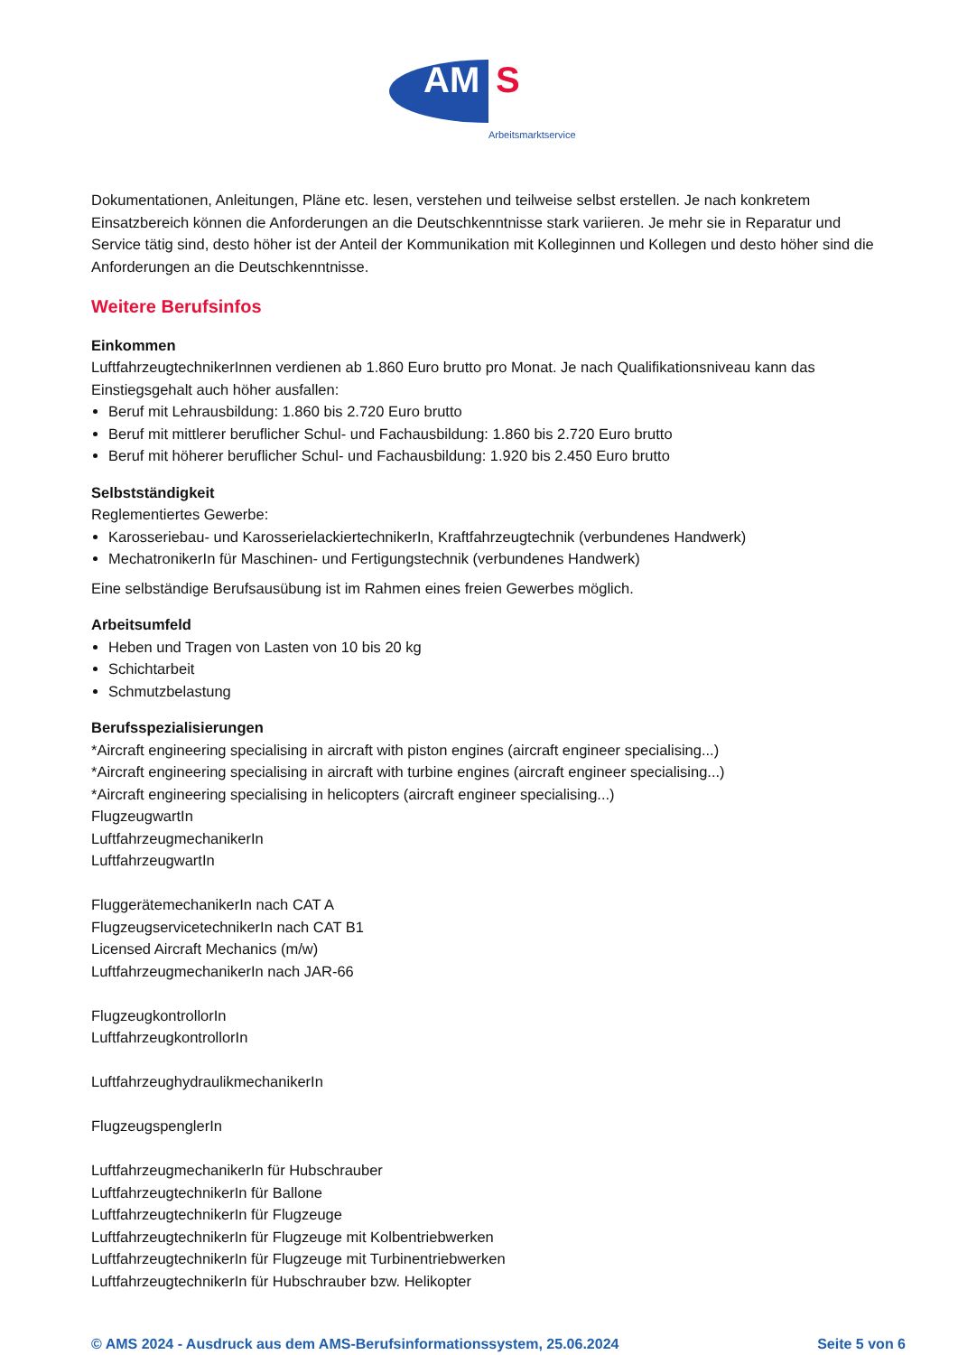AM S
Arbeitsmarktservice
Dokumentationen, Anleitungen, Pläne etc. lesen, verstehen und teilweise selbst erstellen. Je nach konkretem Einsatzbereich können die Anforderungen an die Deutschkenntnisse stark variieren. Je mehr sie in Reparatur und Service tätig sind, desto höher ist der Anteil der Kommunikation mit Kolleginnen und Kollegen und desto höher sind die Anforderungen an die Deutschkenntnisse.
Weitere Berufsinfos
Einkommen
LuftfahrzeugtechnikerInnen verdienen ab 1.860 Euro brutto pro Monat. Je nach Qualifikationsniveau kann das Einstiegsgehalt auch höher ausfallen:
Beruf mit Lehrausbildung: 1.860 bis 2.720 Euro brutto
Beruf mit mittlerer beruflicher Schul- und Fachausbildung: 1.860 bis 2.720 Euro brutto
Beruf mit höherer beruflicher Schul- und Fachausbildung: 1.920 bis 2.450 Euro brutto
Selbstständigkeit
Reglementiertes Gewerbe:
Karosseriebau- und KarosserielackiertechnikerIn, Kraftfahrzeugtechnik (verbundenes Handwerk)
MechatronikerIn für Maschinen- und Fertigungstechnik (verbundenes Handwerk)
Eine selbständige Berufsausübung ist im Rahmen eines freien Gewerbes möglich.
Arbeitsumfeld
Heben und Tragen von Lasten von 10 bis 20 kg
Schichtarbeit
Schmutzbelastung
Berufsspezialisierungen
*Aircraft engineering specialising in aircraft with piston engines (aircraft engineer specialising...)
*Aircraft engineering specialising in aircraft with turbine engines (aircraft engineer specialising...)
*Aircraft engineering specialising in helicopters (aircraft engineer specialising...)
FlugzeugwartIn
LuftfahrzeugmechanikerIn
LuftfahrzeugwartIn
FluggerätemechanikerIn nach CAT A
FlugzeugservicetechnikerIn nach CAT B1
Licensed Aircraft Mechanics (m/w)
LuftfahrzeugmechanikerIn nach JAR-66
FlugzeugkontrollorIn
LuftfahrzeugkontrollorIn
LuftfahrzeughydraulikmechanikerIn
FlugzeugspenglerIn
LuftfahrzeugmechanikerIn für Hubschrauber
LuftfahrzeugtechnikerIn für Ballone
LuftfahrzeugtechnikerIn für Flugzeuge
LuftfahrzeugtechnikerIn für Flugzeuge mit Kolbentriebwerken
LuftfahrzeugtechnikerIn für Flugzeuge mit Turbinentriebwerken
LuftfahrzeugtechnikerIn für Hubschrauber bzw. Helikopter
© AMS 2024 - Ausdruck aus dem AMS-Berufsinformationssystem, 25.06.2024 Seite 5 von 6